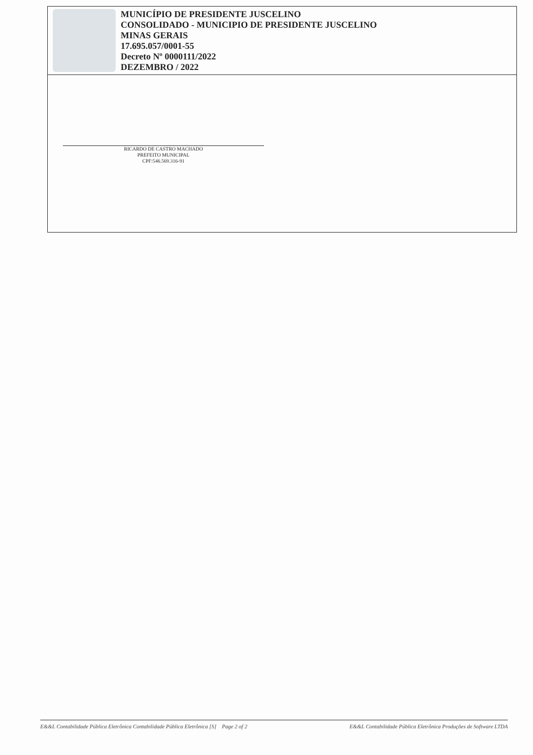MUNICÍPIO DE PRESIDENTE JUSCELINO
CONSOLIDADO - MUNICIPIO DE PRESIDENTE JUSCELINO
MINAS GERAIS
17.695.057/0001-55
Decreto Nº 0000111/2022
DEZEMBRO / 2022
RICARDO DE CASTRO MACHADO
PREFEITO MUNICIPAL
CPF:546.569.316-91
E&&L Contabilidade Pública Eletrônica Contabilidade Pública Eletrônica [S] Page 2 of 2 E&&L Contabilidade Pública Eletrônica Produções de Software LTDA